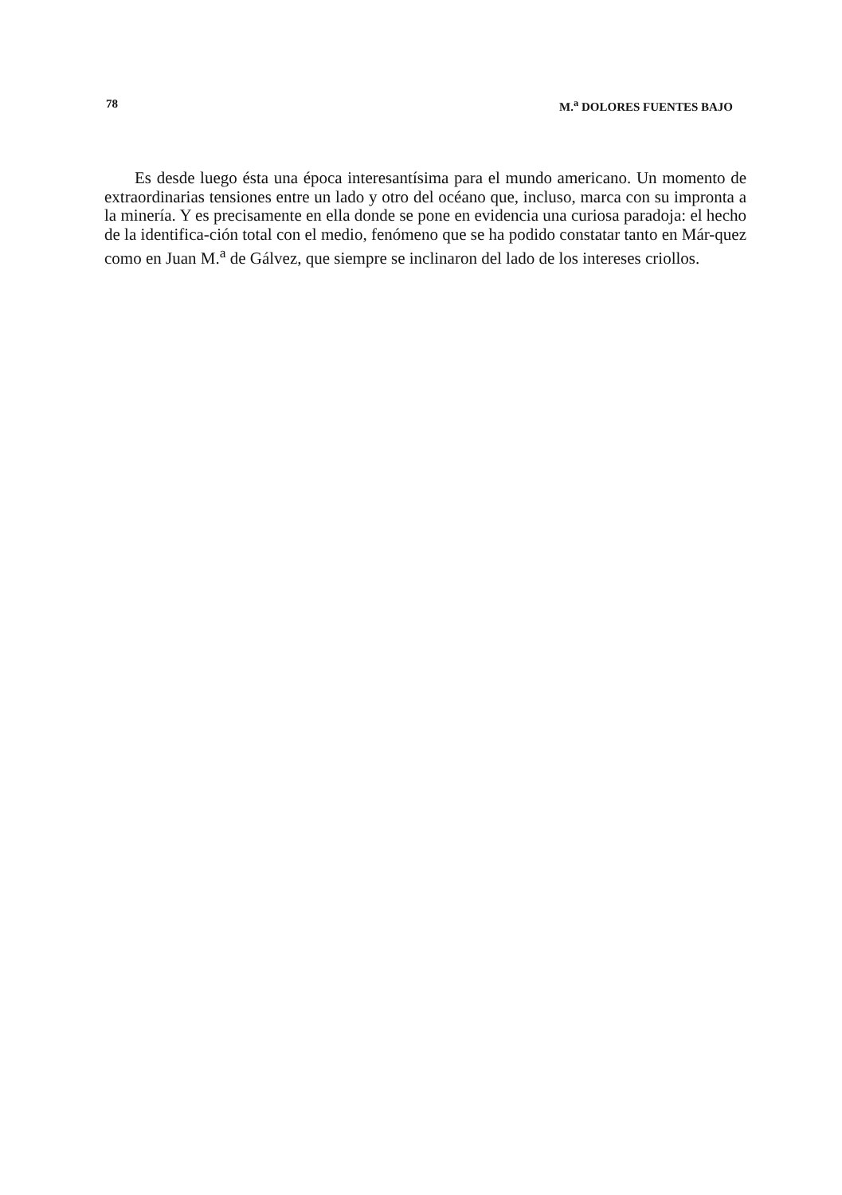78 M.<sup>a</sup> DOLORES FUENTES BAJO
Es desde luego ésta una época interesantísima para el mundo americano. Un momento de extraordinarias tensiones entre un lado y otro del océano que, incluso, marca con su impronta a la minería. Y es precisamente en ella donde se pone en evidencia una curiosa paradoja: el hecho de la identifica-ción total con el medio, fenómeno que se ha podido constatar tanto en Már-quez como en Juan M.<sup>a</sup> de Gálvez, que siempre se inclinaron del lado de los intereses criollos.